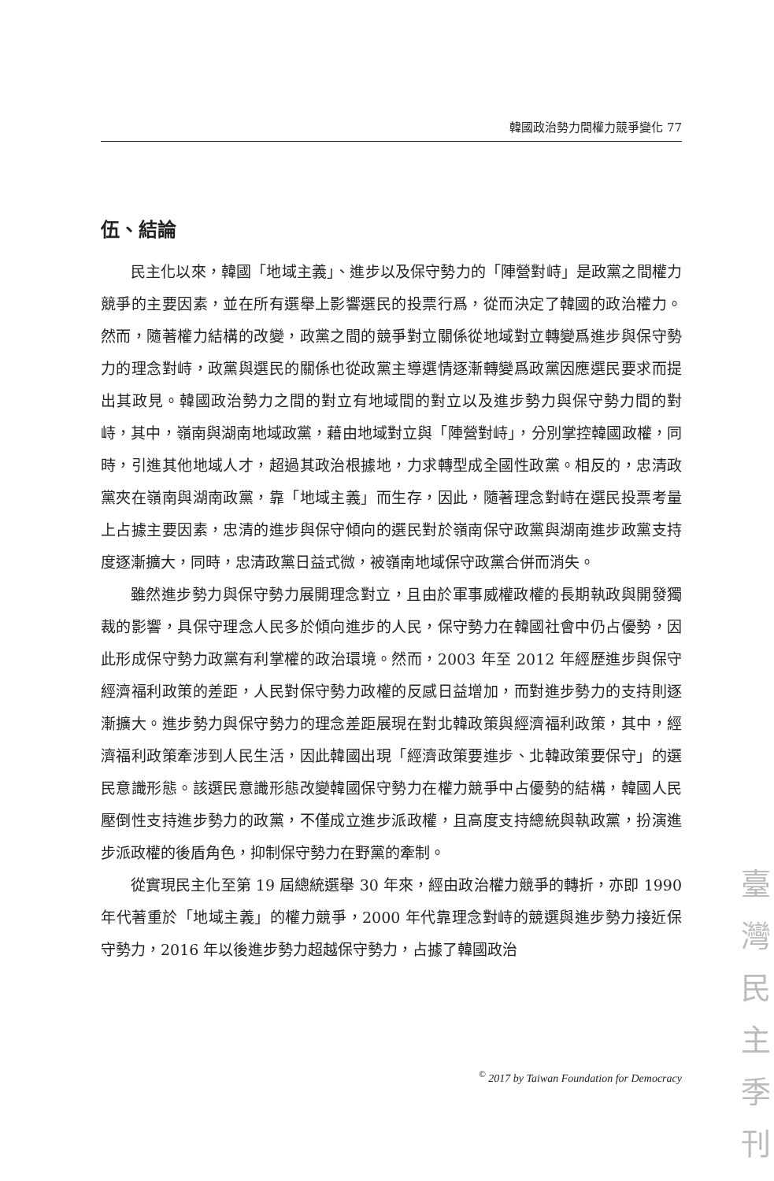韓國政治勢力間權力競爭變化 77
伍、結論
民主化以來，韓國「地域主義」、進步以及保守勢力的「陣營對峙」是政黨之間權力競爭的主要因素，並在所有選舉上影響選民的投票行爲，從而決定了韓國的政治權力。然而，隨著權力結構的改變，政黨之間的競爭對立關係從地域對立轉變爲進步與保守勢力的理念對峙，政黨與選民的關係也從政黨主導選情逐漸轉變爲政黨因應選民要求而提出其政見。韓國政治勢力之間的對立有地域間的對立以及進步勢力與保守勢力間的對峙，其中，嶺南與湖南地域政黨，藉由地域對立與「陣營對峙」，分別掌控韓國政權，同時，引進其他地域人才，超過其政治根據地，力求轉型成全國性政黨。相反的，忠清政黨夾在嶺南與湖南政黨，靠「地域主義」而生存，因此，隨著理念對峙在選民投票考量上占據主要因素，忠清的進步與保守傾向的選民對於嶺南保守政黨與湖南進步政黨支持度逐漸擴大，同時，忠清政黨日益式微，被嶺南地域保守政黨合併而消失。
雖然進步勢力與保守勢力展開理念對立，且由於軍事威權政權的長期執政與開發獨裁的影響，具保守理念人民多於傾向進步的人民，保守勢力在韓國社會中仍占優勢，因此形成保守勢力政黨有利掌權的政治環境。然而，2003 年至 2012 年經歷進步與保守經濟福利政策的差距，人民對保守勢力政權的反感日益增加，而對進步勢力的支持則逐漸擴大。進步勢力與保守勢力的理念差距展現在對北韓政策與經濟福利政策，其中，經濟福利政策牽涉到人民生活，因此韓國出現「經濟政策要進步、北韓政策要保守」的選民意識形態。該選民意識形態改變韓國保守勢力在權力競爭中占優勢的結構，韓國人民壓倒性支持進步勢力的政黨，不僅成立進步派政權，且高度支持總統與執政黨，扮演進步派政權的後盾角色，抑制保守勢力在野黨的牽制。
從實現民主化至第 19 屆總統選舉 30 年來，經由政治權力競爭的轉折，亦即 1990 年代著重於「地域主義」的權力競爭，2000 年代靠理念對峙的競選與進步勢力接近保守勢力，2016 年以後進步勢力超越保守勢力，占據了韓國政治
<sup>©</sup> 2017 by Taiwan Foundation for Democracy
臺
灣
民
主
季
刊